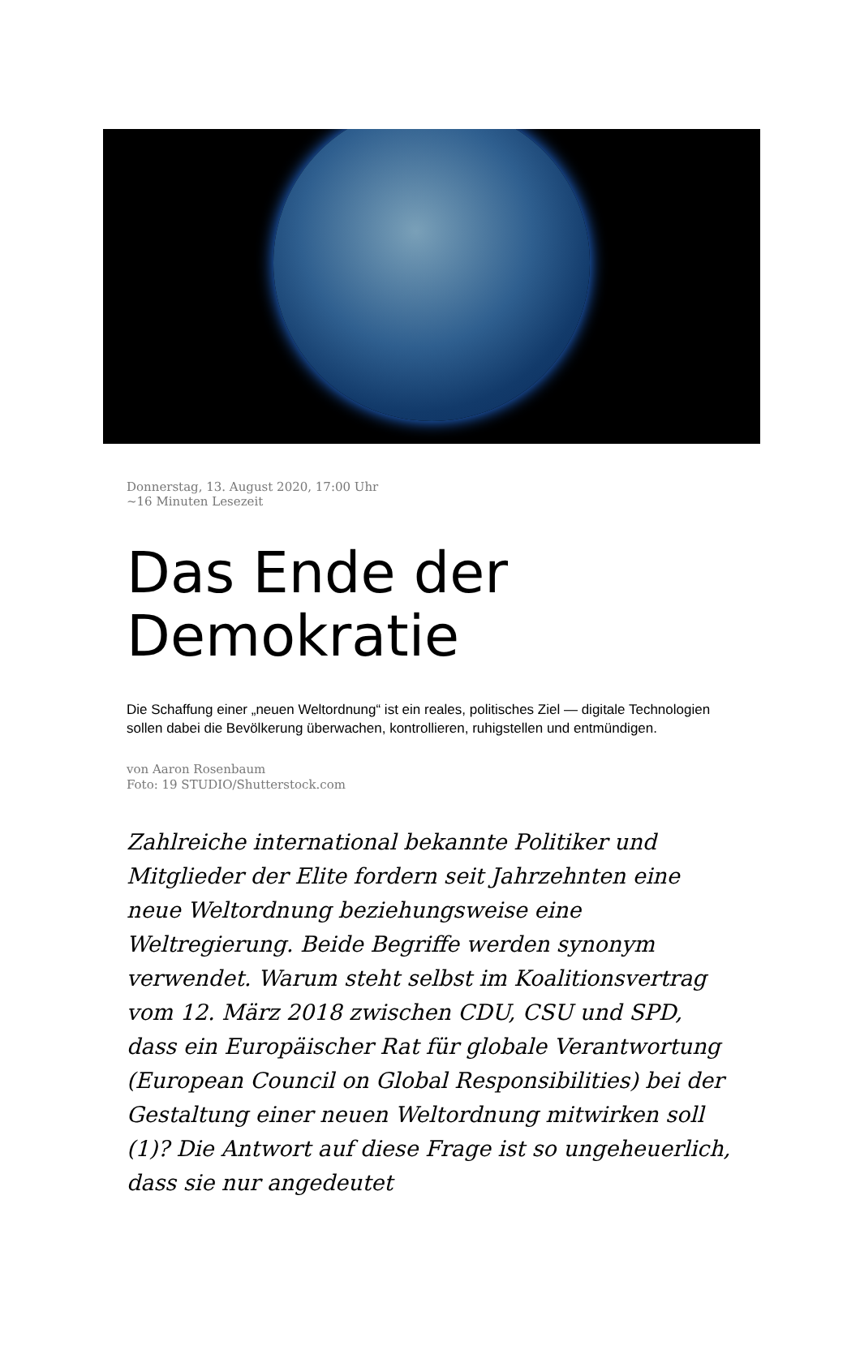Donnerstag, 13. August 2020, 17:00 Uhr
~16 Minuten Lesezeit
Das Ende der Demokratie
Die Schaffung einer „neuen Weltordnung“ ist ein reales, politisches Ziel — digitale Technologien sollen dabei die Bevölkerung überwachen, kontrollieren, ruhigstellen und entmündigen.
von Aaron Rosenbaum
Foto: 19 STUDIO/Shutterstock.com
Zahlreiche international bekannte Politiker und Mitglieder der Elite fordern seit Jahrzehnten eine neue Weltordnung beziehungsweise eine Weltregierung. Beide Begriffe werden synonym verwendet. Warum steht selbst im Koalitionsvertrag vom 12. März 2018 zwischen CDU, CSU und SPD, dass ein Europäischer Rat für globale Verantwortung (European Council on Global Responsibilities) bei der Gestaltung einer neuen Weltordnung mitwirken soll (1)? Die Antwort auf diese Frage ist so ungeheuerlich, dass sie nur angedeutet